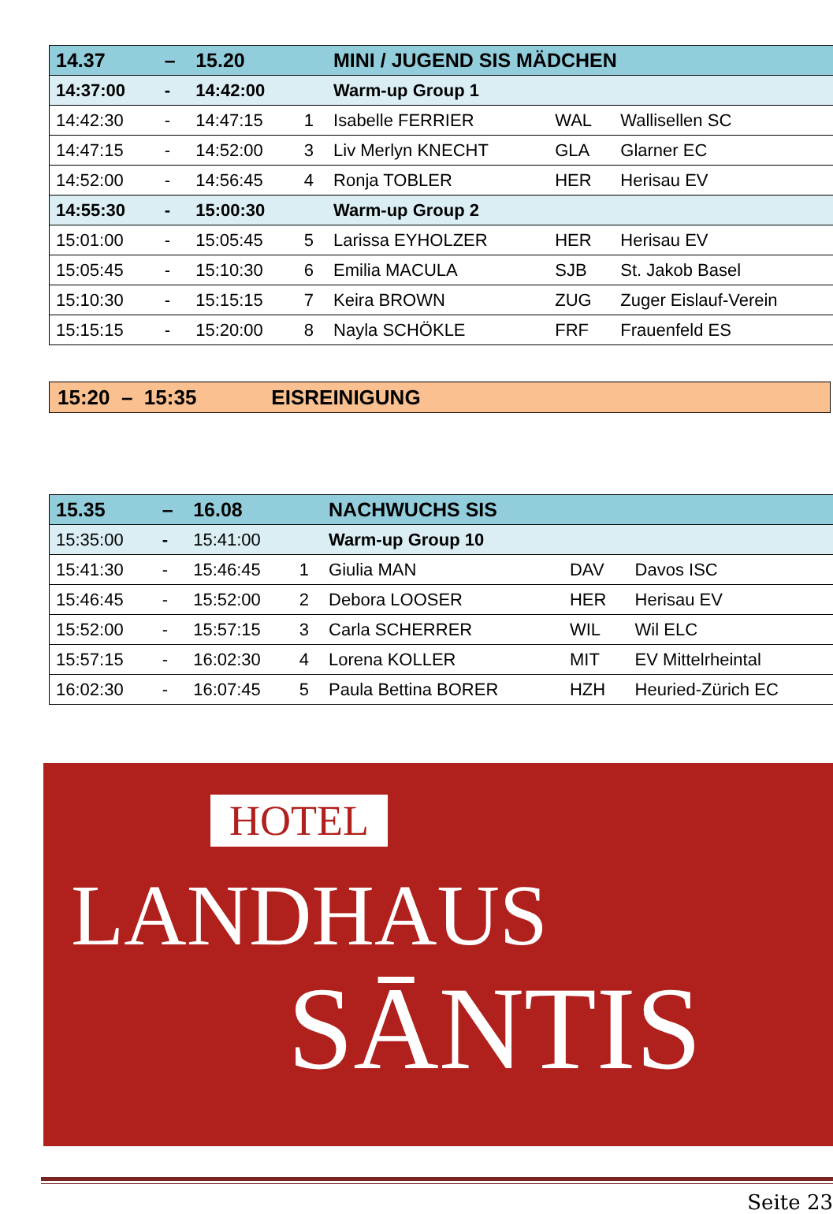| 14.37 | – | 15.20 | | MINI / JUGEND SIS MÄDCHEN | | |
| --- | --- | --- | --- | --- | --- | --- |
| 14:37:00 | - | 14:42:00 | | Warm-up Group 1 | | |
| 14:42:30 | - | 14:47:15 | 1 | Isabelle FERRIER | WAL | Wallisellen SC |
| 14:47:15 | - | 14:52:00 | 3 | Liv Merlyn KNECHT | GLA | Glarner EC |
| 14:52:00 | - | 14:56:45 | 4 | Ronja TOBLER | HER | Herisau EV |
| 14:55:30 | - | 15:00:30 | | Warm-up Group 2 | | |
| 15:01:00 | - | 15:05:45 | 5 | Larissa EYHOLZER | HER | Herisau EV |
| 15:05:45 | - | 15:10:30 | 6 | Emilia MACULA | SJB | St. Jakob Basel |
| 15:10:30 | - | 15:15:15 | 7 | Keira BROWN | ZUG | Zuger Eislauf-Verein |
| 15:15:15 | - | 15:20:00 | 8 | Nayla SCHÖKLE | FRF | Frauenfeld ES |
15:20 – 15:35 EISREINIGUNG
| 15.35 | – | 16.08 | | NACHWUCHS SIS | | |
| --- | --- | --- | --- | --- | --- | --- |
| 15:35:00 | - | 15:41:00 | | Warm-up Group 10 | | |
| 15:41:30 | - | 15:46:45 | 1 | Giulia MAN | DAV | Davos ISC |
| 15:46:45 | - | 15:52:00 | 2 | Debora LOOSER | HER | Herisau EV |
| 15:52:00 | - | 15:57:15 | 3 | Carla SCHERRER | WIL | Wil ELC |
| 15:57:15 | - | 16:02:30 | 4 | Lorena KOLLER | MIT | EV Mittelrheintal |
| 16:02:30 | - | 16:07:45 | 5 | Paula Bettina BORER | HZH | Heuried-Zürich EC |
HOTEL
LANDHAUS
SĀNTIS
Seite 23